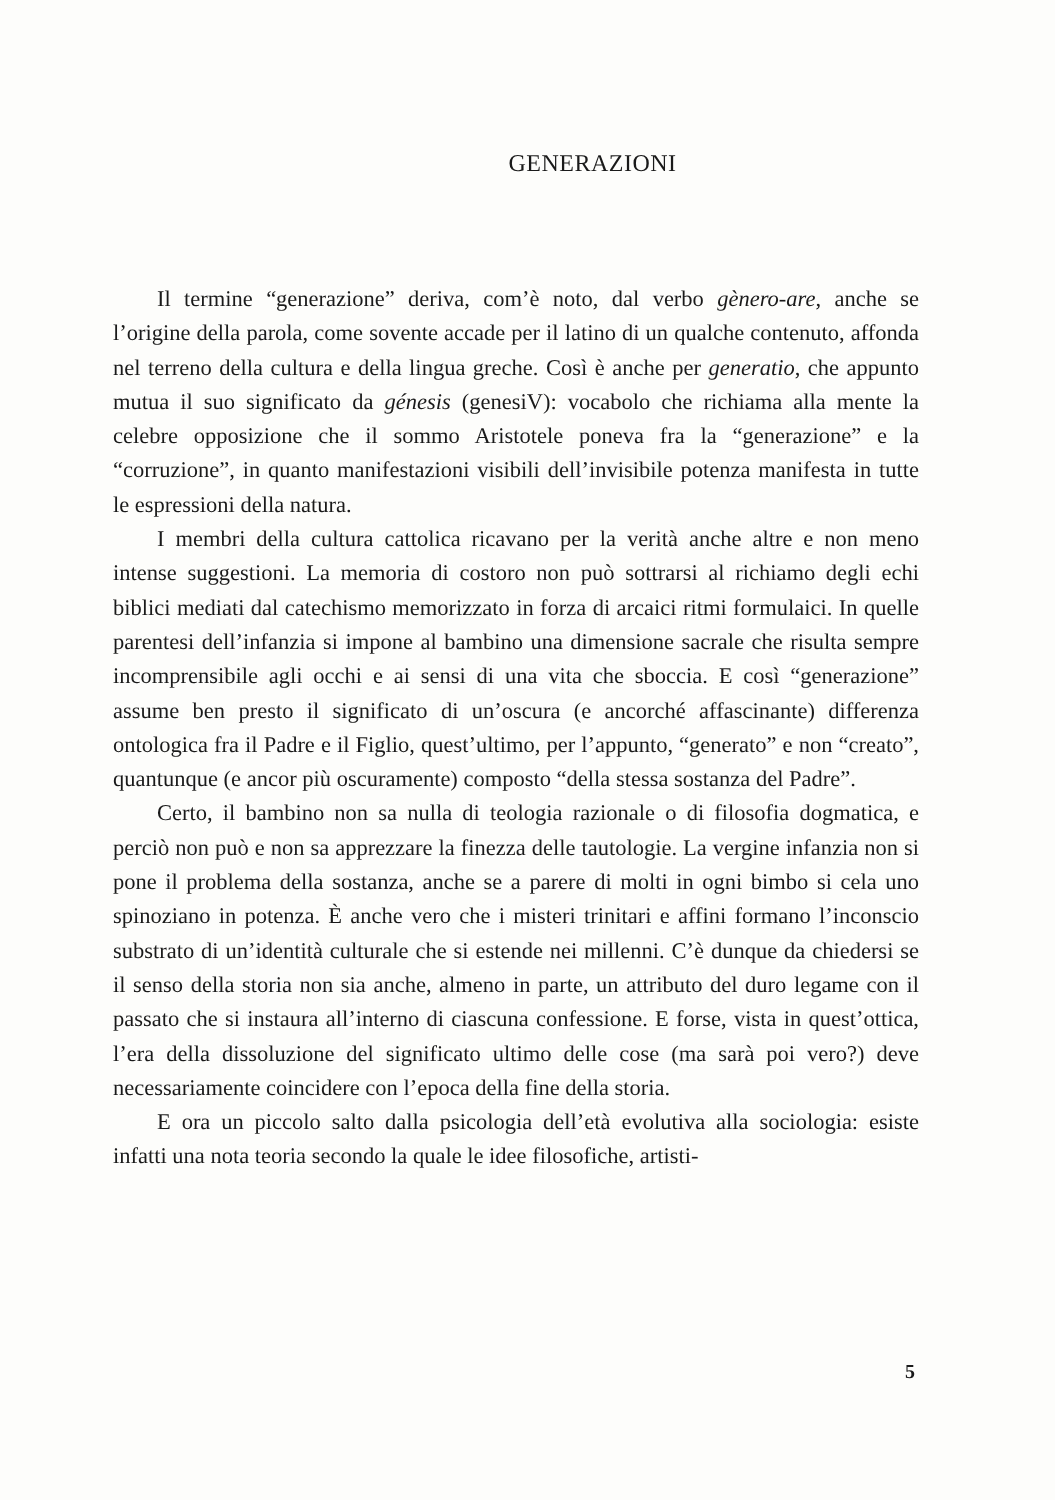GENERAZIONI
Il termine “generazione” deriva, com’è noto, dal verbo gènero-are, anche se l’origine della parola, come sovente accade per il latino di un qualche contenuto, affonda nel terreno della cultura e della lingua greche. Così è anche per generatio, che appunto mutua il suo significato da génesis (genesiV): vocabolo che richiama alla mente la celebre opposizione che il sommo Aristotele poneva fra la “generazione” e la “corruzione”, in quanto manifestazioni visibili dell’invisibile potenza manifesta in tutte le espressioni della natura.
I membri della cultura cattolica ricavano per la verità anche altre e non meno intense suggestioni. La memoria di costoro non può sottrarsi al richiamo degli echi biblici mediati dal catechismo memorizzato in forza di arcaici ritmi formulaici. In quelle parentesi dell’infanzia si impone al bambino una dimensione sacrale che risulta sempre incomprensibile agli occhi e ai sensi di una vita che sboccia. E così “generazione” assume ben presto il significato di un’oscura (e ancorché affascinante) differenza ontologica fra il Padre e il Figlio, quest’ultimo, per l’appunto, “generato” e non “creato”, quantunque (e ancor più oscuramente) composto “della stessa sostanza del Padre”.
Certo, il bambino non sa nulla di teologia razionale o di filosofia dogmatica, e perciò non può e non sa apprezzare la finezza delle tautologie. La vergine infanzia non si pone il problema della sostanza, anche se a parere di molti in ogni bimbo si cela uno spinoziano in potenza. È anche vero che i misteri trinitari e affini formano l’inconscio substrato di un’identità culturale che si estende nei millenni. C’è dunque da chiedersi se il senso della storia non sia anche, almeno in parte, un attributo del duro legame con il passato che si instaura all’interno di ciascuna confessione. E forse, vista in quest’ottica, l’era della dissoluzione del significato ultimo delle cose (ma sarà poi vero?) deve necessariamente coincidere con l’epoca della fine della storia.
E ora un piccolo salto dalla psicologia dell’età evolutiva alla sociologia: esiste infatti una nota teoria secondo la quale le idee filosofiche, artisti-
5